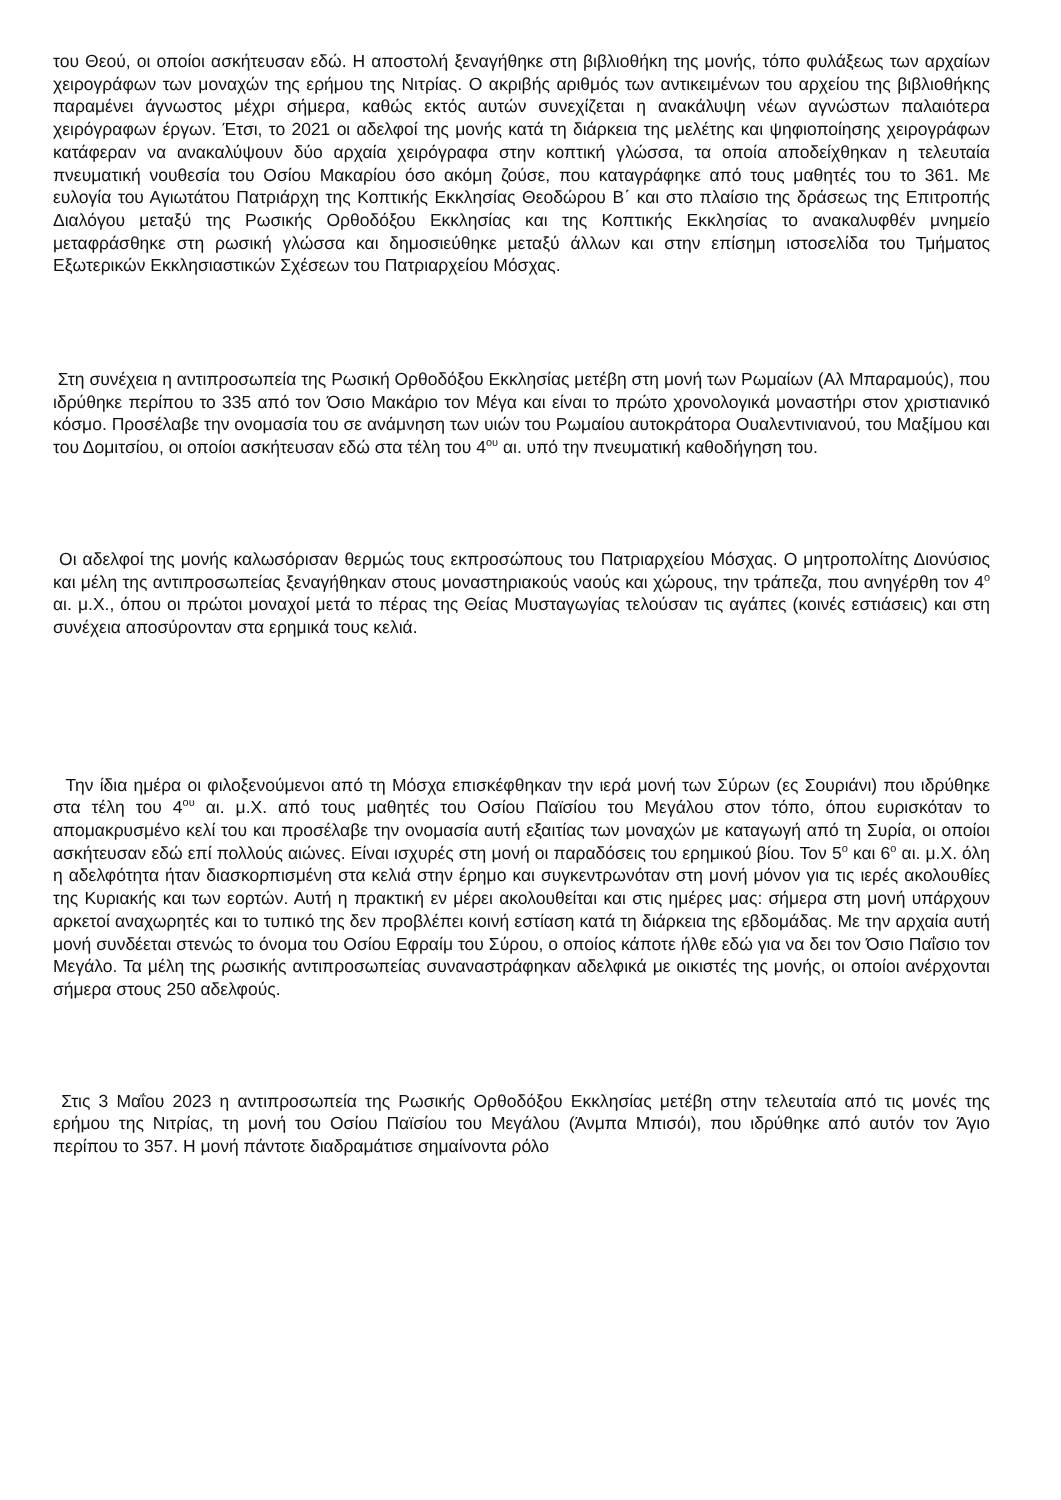του Θεού, οι οποίοι ασκήτευσαν εδώ. Η αποστολή ξεναγήθηκε στη βιβλιοθήκη της μονής, τόπο φυλάξεως των αρχαίων χειρογράφων των μοναχών της ερήμου της Νιτρίας. Ο ακριβής αριθμός των αντικειμένων του αρχείου της βιβλιοθήκης παραμένει άγνωστος μέχρι σήμερα, καθώς εκτός αυτών συνεχίζεται η ανακάλυψη νέων αγνώστων παλαιότερα χειρόγραφων έργων. Έτσι, το 2021 οι αδελφοί της μονής κατά τη διάρκεια της μελέτης και ψηφιοποίησης χειρογράφων κατάφεραν να ανακαλύψουν δύο αρχαία χειρόγραφα στην κοπτική γλώσσα, τα οποία αποδείχθηκαν η τελευταία πνευματική νουθεσία του Οσίου Μακαρίου όσο ακόμη ζούσε, που καταγράφηκε από τους μαθητές του το 361. Με ευλογία του Αγιωτάτου Πατριάρχη της Κοπτικής Εκκλησίας Θεοδώρου Β΄ και στο πλαίσιο της δράσεως της Επιτροπής Διαλόγου μεταξύ της Ρωσικής Ορθοδόξου Εκκλησίας και της Κοπτικής Εκκλησίας το ανακαλυφθέν μνημείο μεταφράσθηκε στη ρωσική γλώσσα και δημοσιεύθηκε μεταξύ άλλων και στην επίσημη ιστοσελίδα του Τμήματος Εξωτερικών Εκκλησιαστικών Σχέσεων του Πατριαρχείου Μόσχας.
Στη συνέχεια η αντιπροσωπεία της Ρωσική Ορθοδόξου Εκκλησίας μετέβη στη μονή των Ρωμαίων (Αλ Μπαραμούς), που ιδρύθηκε περίπου το 335 από τον Όσιο Μακάριο τον Μέγα και είναι το πρώτο χρονολογικά μοναστήρι στον χριστιανικό κόσμο. Προσέλαβε την ονομασία του σε ανάμνηση των υιών του Ρωμαίου αυτοκράτορα Ουαλεντινιανού, του Μαξίμου και του Δομιτσίου, οι οποίοι ασκήτευσαν εδώ στα τέλη του 4<sup>ου</sup> αι. υπό την πνευματική καθοδήγηση του.
Οι αδελφοί της μονής καλωσόρισαν θερμώς τους εκπροσώπους του Πατριαρχείου Μόσχας. Ο μητροπολίτης Διονύσιος και μέλη της αντιπροσωπείας ξεναγήθηκαν στους μοναστηριακούς ναούς και χώρους, την τράπεζα, που ανηγέρθη τον 4<sup>ο</sup> αι. μ.Χ., όπου οι πρώτοι μοναχοί μετά το πέρας της Θείας Μυσταγωγίας τελούσαν τις αγάπες (κοινές εστιάσεις) και στη συνέχεια αποσύρονταν στα ερημικά τους κελιά.
Την ίδια ημέρα οι φιλοξενούμενοι από τη Μόσχα επισκέφθηκαν την ιερά μονή των Σύρων (ες Σουριάνι) που ιδρύθηκε στα τέλη του 4<sup>ου</sup> αι. μ.Χ. από τους μαθητές του Οσίου Παϊσίου του Μεγάλου στον τόπο, όπου ευρισκόταν το απομακρυσμένο κελί του και προσέλαβε την ονομασία αυτή εξαιτίας των μοναχών με καταγωγή από τη Συρία, οι οποίοι ασκήτευσαν εδώ επί πολλούς αιώνες. Είναι ισχυρές στη μονή οι παραδόσεις του ερημικού βίου. Τον 5<sup>ο</sup> και 6<sup>ο</sup> αι. μ.Χ. όλη η αδελφότητα ήταν διασκορπισμένη στα κελιά στην έρημο και συγκεντρωνόταν στη μονή μόνον για τις ιερές ακολουθίες της Κυριακής και των εορτών. Αυτή η πρακτική εν μέρει ακολουθείται και στις ημέρες μας: σήμερα στη μονή υπάρχουν αρκετοί αναχωρητές και το τυπικό της δεν προβλέπει κοινή εστίαση κατά τη διάρκεια της εβδομάδας. Με την αρχαία αυτή μονή συνδέεται στενώς το όνομα του Οσίου Εφραίμ του Σύρου, ο οποίος κάποτε ήλθε εδώ για να δει τον Όσιο Παΐσιο τον Μεγάλο. Τα μέλη της ρωσικής αντιπροσωπείας συναναστράφηκαν αδελφικά με οικιστές της μονής, οι οποίοι ανέρχονται σήμερα στους 250 αδελφούς.
Στις 3 Μαΐου 2023 η αντιπροσωπεία της Ρωσικής Ορθοδόξου Εκκλησίας μετέβη στην τελευταία από τις μονές της ερήμου της Νιτρίας, τη μονή του Οσίου Παϊσίου του Μεγάλου (Άνμπα Μπισόι), που ιδρύθηκε από αυτόν τον Άγιο περίπου το 357. Η μονή πάντοτε διαδραμάτισε σημαίνοντα ρόλο